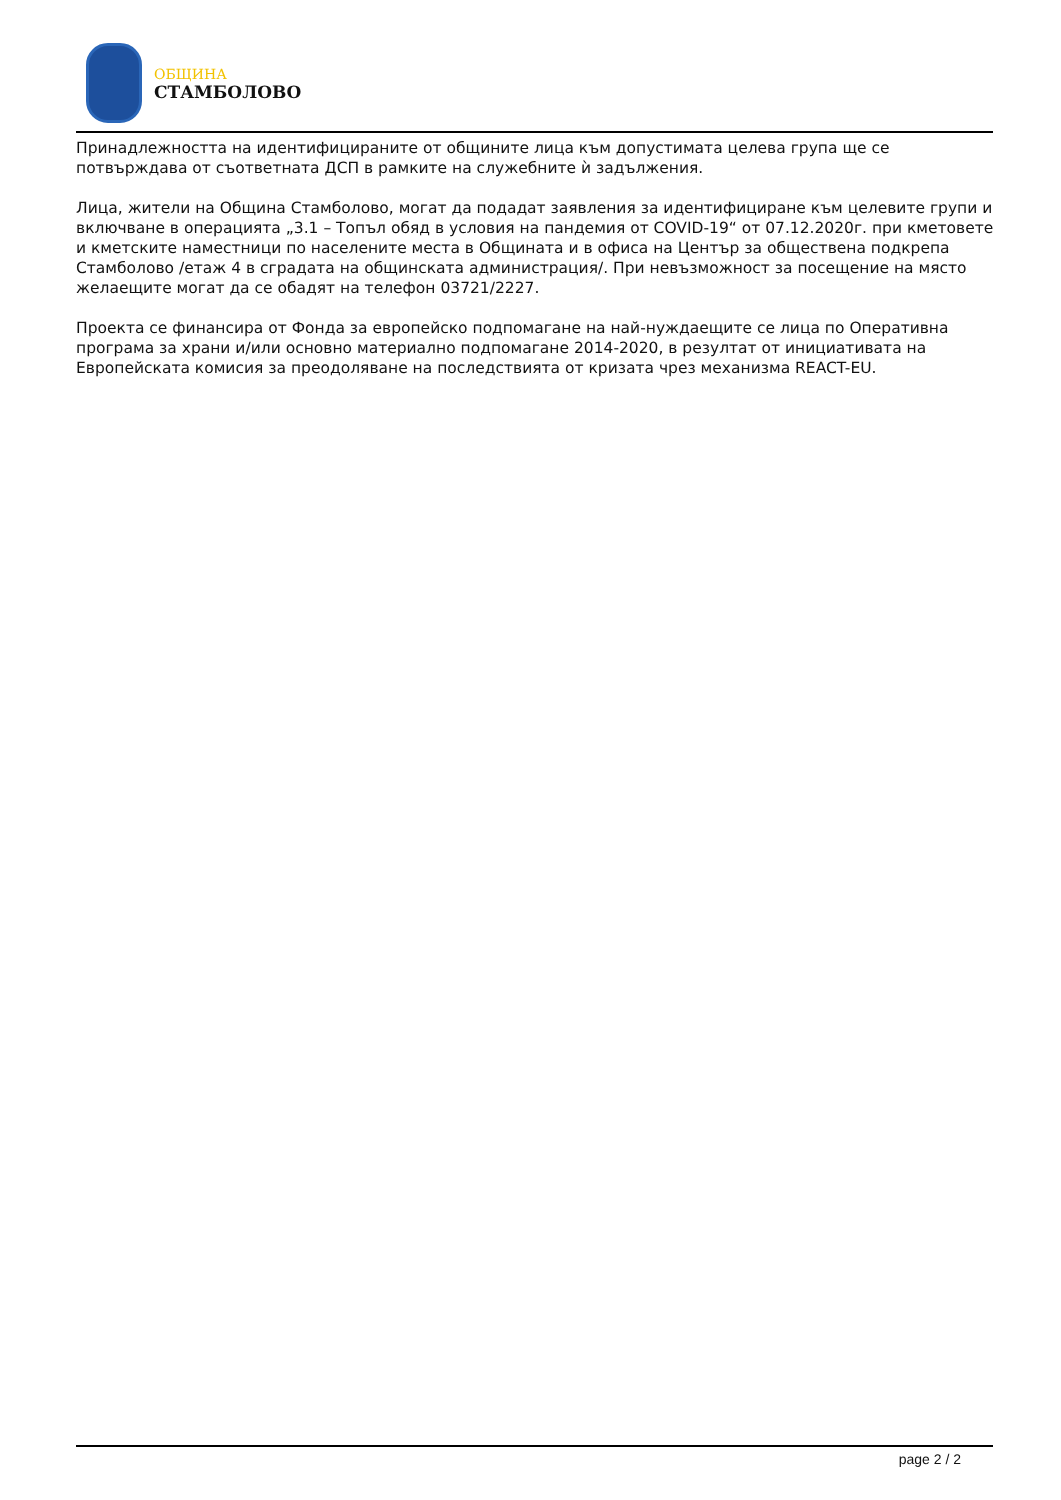ОБЩИНА
СТАМБОЛОВО
Принадлежността на идентифицираните от общините лица към допустимата целева група ще се потвърждава от съответната ДСП в рамките на служебните ѝ задължения.
Лица, жители на Община Стамболово, могат да подадат заявления за идентифициране към целевите групи и включване в операцията „3.1 – Топъл обяд в условия на пандемия от COVID-19“ от 07.12.2020г. при кметовете и кметските наместници по населените места в Общината и в офиса на Център за обществена подкрепа Стамболово /етаж 4 в сградата на общинската администрация/. При невъзможност за посещение на място желаещите могат да се обадят на телефон 03721/2227.
Проекта се финансира от Фонда за европейско подпомагане на най-нуждаещите се лица по Оперативна програма за храни и/или основно материално подпомагане 2014-2020, в резултат от инициативата на Европейската комисия за преодоляване на последствията от кризата чрез механизма REACT-EU.
page 2 / 2